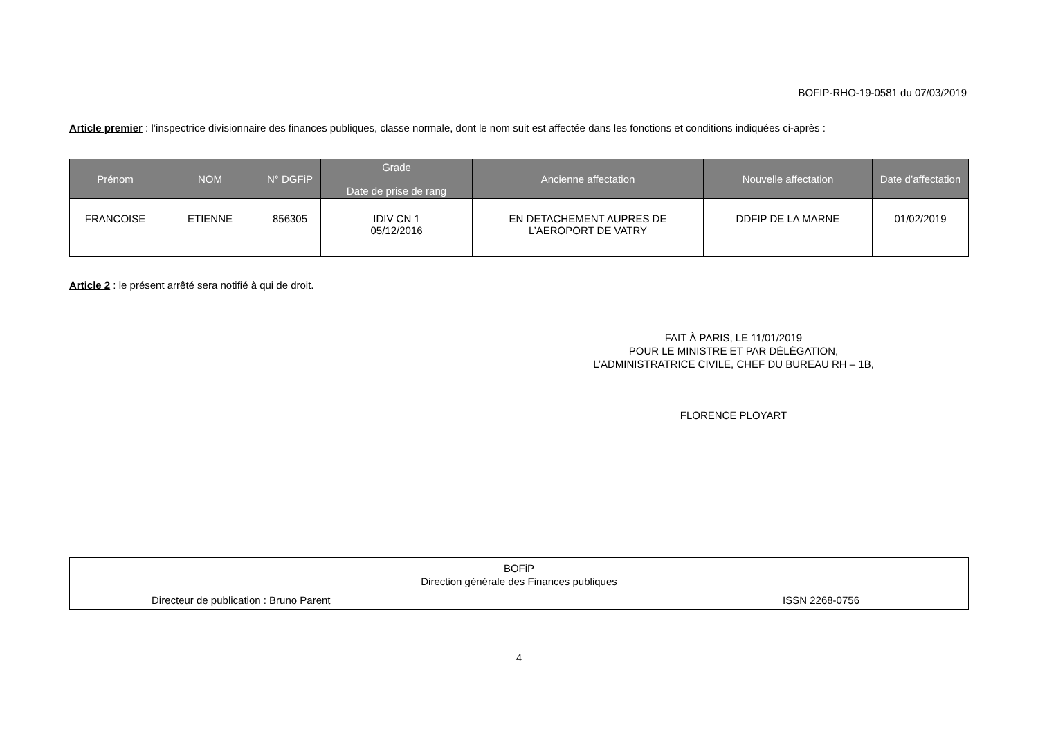BOFIP-RHO-19-0581 du 07/03/2019
Article premier : l’inspectrice divisionnaire des finances publiques, classe normale, dont le nom suit est affectée dans les fonctions et conditions indiquées ci-après :
| Prénom | NOM | N° DGFiP | Grade Date de prise de rang | Ancienne affectation | Nouvelle affectation | Date d’affectation |
| --- | --- | --- | --- | --- | --- | --- |
| FRANCOISE | ETIENNE | 856305 | IDIV CN 1 05/12/2016 | EN DETACHEMENT AUPRES DE L’AEROPORT DE VATRY | DDFIP DE LA MARNE | 01/02/2019 |
Article 2 : le présent arrêté sera notifié à qui de droit.
FAIT À PARIS, LE 11/01/2019
POUR LE MINISTRE ET PAR DÉLÉGATION,
L’ADMINISTRATRICE CIVILE, CHEF DU BUREAU RH – 1B,
FLORENCE PLOYART
BOFiP
Direction générale des Finances publiques
Directeur de publication : Bruno Parent ISSN 2268-0756
4